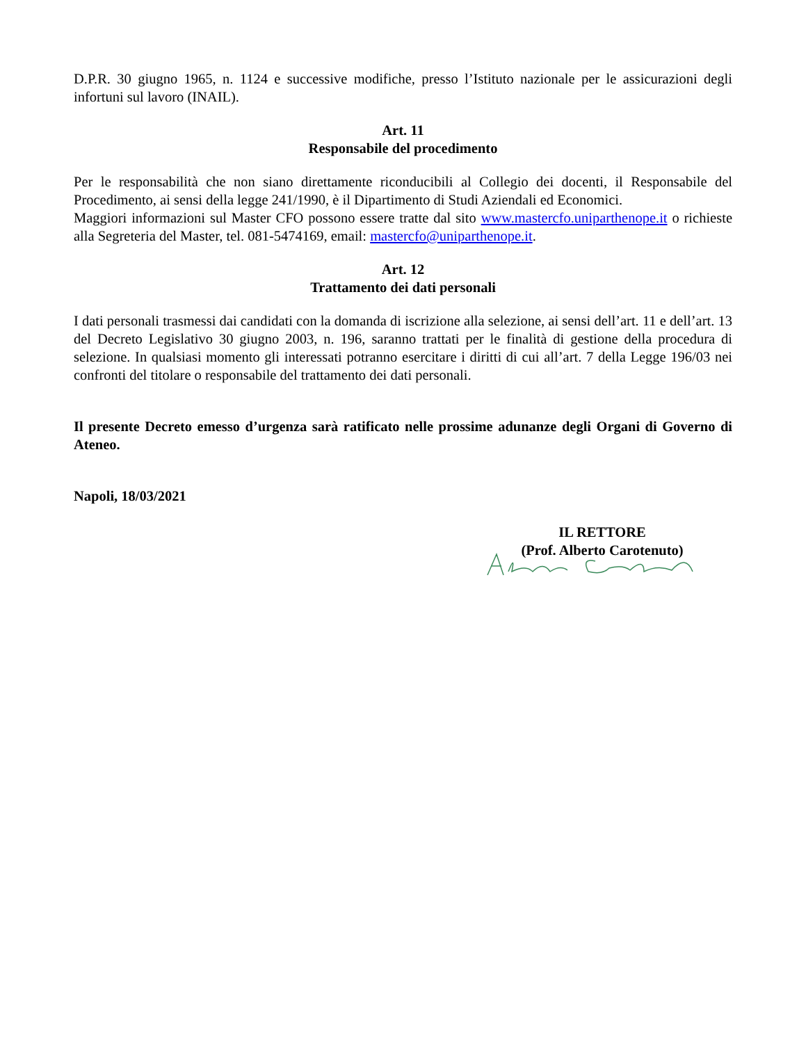D.P.R. 30 giugno 1965, n. 1124 e successive modifiche, presso l’Istituto nazionale per le assicurazioni degli infortuni sul lavoro (INAIL).
Art. 11
Responsabile del procedimento
Per le responsabilità che non siano direttamente riconducibili al Collegio dei docenti, il Responsabile del Procedimento, ai sensi della legge 241/1990, è il Dipartimento di Studi Aziendali ed Economici.
Maggiori informazioni sul Master CFO possono essere tratte dal sito www.mastercfo.uniparthenope.it o richieste alla Segreteria del Master, tel. 081-5474169, email: mastercfo@uniparthenope.it.
Art. 12
Trattamento dei dati personali
I dati personali trasmessi dai candidati con la domanda di iscrizione alla selezione, ai sensi dell’art. 11 e dell’art. 13 del Decreto Legislativo 30 giugno 2003, n. 196, saranno trattati per le finalità di gestione della procedura di selezione. In qualsiasi momento gli interessati potranno esercitare i diritti di cui all’art. 7 della Legge 196/03 nei confronti del titolare o responsabile del trattamento dei dati personali.
Il presente Decreto emesso d’urgenza sarà ratificato nelle prossime adunanze degli Organi di Governo di Ateneo.
Napoli, 18/03/2021
IL RETTORE
(Prof. Alberto Carotenuto)